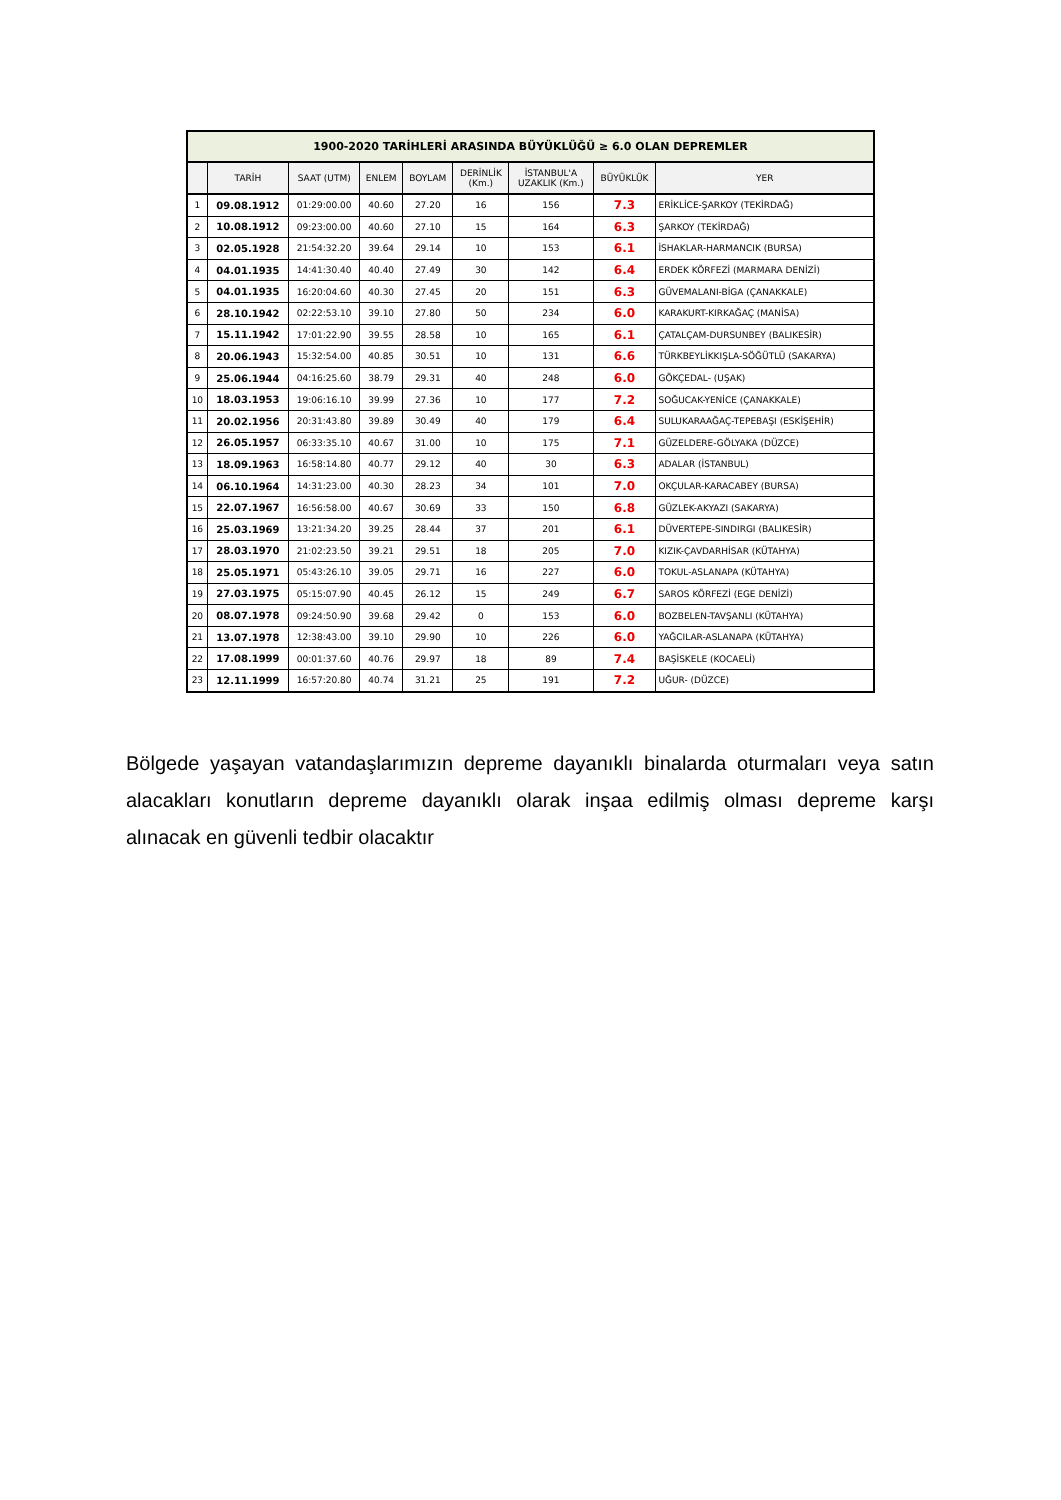| 1900-2020 TARİHLERİ ARASINDA BÜYÜKLÜĞÜ ≥ 6.0 OLAN DEPREMLER | | | | | | | | |
| --- | --- | --- | --- | --- | --- | --- | --- | --- |
| | TARİH | SAAT (UTM) | ENLEM | BOYLAM | DERİNLİK (Km.) | İSTANBUL'A UZAKLIK (Km.) | BÜYÜKLÜK | YER |
| 1 | 09.08.1912 | 01:29:00.00 | 40.60 | 27.20 | 16 | 156 | 7.3 | ERİKLİCE-ŞARKOY (TEKİRDAĞ) |
| 2 | 10.08.1912 | 09:23:00.00 | 40.60 | 27.10 | 15 | 164 | 6.3 | ŞARKOY (TEKİRDAĞ) |
| 3 | 02.05.1928 | 21:54:32.20 | 39.64 | 29.14 | 10 | 153 | 6.1 | İSHAKLAR-HARMANCIK (BURSA) |
| 4 | 04.01.1935 | 14:41:30.40 | 40.40 | 27.49 | 30 | 142 | 6.4 | ERDEK KÖRFEZİ (MARMARA DENİZİ) |
| 5 | 04.01.1935 | 16:20:04.60 | 40.30 | 27.45 | 20 | 151 | 6.3 | GÜVEMALANI-BİGA (ÇANAKKALE) |
| 6 | 28.10.1942 | 02:22:53.10 | 39.10 | 27.80 | 50 | 234 | 6.0 | KARAKURT-KIRKAĞAÇ (MANİSA) |
| 7 | 15.11.1942 | 17:01:22.90 | 39.55 | 28.58 | 10 | 165 | 6.1 | ÇATALÇAM-DURSUNBEY (BALIKESİR) |
| 8 | 20.06.1943 | 15:32:54.00 | 40.85 | 30.51 | 10 | 131 | 6.6 | TÜRKBEYLİKKIŞLA-SÖĞÜTLÜ (SAKARYA) |
| 9 | 25.06.1944 | 04:16:25.60 | 38.79 | 29.31 | 40 | 248 | 6.0 | GÖKÇEDAL- (UŞAK) |
| 10 | 18.03.1953 | 19:06:16.10 | 39.99 | 27.36 | 10 | 177 | 7.2 | SOĞUCAK-YENİCE (ÇANAKKALE) |
| 11 | 20.02.1956 | 20:31:43.80 | 39.89 | 30.49 | 40 | 179 | 6.4 | SULUKARAAĞAÇ-TEPEBAŞI (ESKİŞEHİR) |
| 12 | 26.05.1957 | 06:33:35.10 | 40.67 | 31.00 | 10 | 175 | 7.1 | GÜZELDERE-GÖLYAKA (DÜZCE) |
| 13 | 18.09.1963 | 16:58:14.80 | 40.77 | 29.12 | 40 | 30 | 6.3 | ADALAR (İSTANBUL) |
| 14 | 06.10.1964 | 14:31:23.00 | 40.30 | 28.23 | 34 | 101 | 7.0 | OKÇULAR-KARACABEY (BURSA) |
| 15 | 22.07.1967 | 16:56:58.00 | 40.67 | 30.69 | 33 | 150 | 6.8 | GÜZLEK-AKYAZI (SAKARYA) |
| 16 | 25.03.1969 | 13:21:34.20 | 39.25 | 28.44 | 37 | 201 | 6.1 | DÜVERTEPE-SINDIRGI (BALIKESİR) |
| 17 | 28.03.1970 | 21:02:23.50 | 39.21 | 29.51 | 18 | 205 | 7.0 | KIZIK-ÇAVDARHİSAR (KÜTAHYA) |
| 18 | 25.05.1971 | 05:43:26.10 | 39.05 | 29.71 | 16 | 227 | 6.0 | TOKUL-ASLANAPA (KÜTAHYA) |
| 19 | 27.03.1975 | 05:15:07.90 | 40.45 | 26.12 | 15 | 249 | 6.7 | SAROS KÖRFEZİ (EGE DENİZİ) |
| 20 | 08.07.1978 | 09:24:50.90 | 39.68 | 29.42 | 0 | 153 | 6.0 | BOZBELEN-TAVŞANLI (KÜTAHYA) |
| 21 | 13.07.1978 | 12:38:43.00 | 39.10 | 29.90 | 10 | 226 | 6.0 | YAĞCILAR-ASLANAPA (KÜTAHYA) |
| 22 | 17.08.1999 | 00:01:37.60 | 40.76 | 29.97 | 18 | 89 | 7.4 | BAŞİSKELE (KOCAELİ) |
| 23 | 12.11.1999 | 16:57:20.80 | 40.74 | 31.21 | 25 | 191 | 7.2 | UĞUR- (DÜZCE) |
Bölgede yaşayan vatandaşlarımızın depreme dayanıklı binalarda oturmaları veya satın alacakları konutların depreme dayanıklı olarak inşaa edilmiş olması depreme karşı alınacak en güvenli tedbir olacaktır